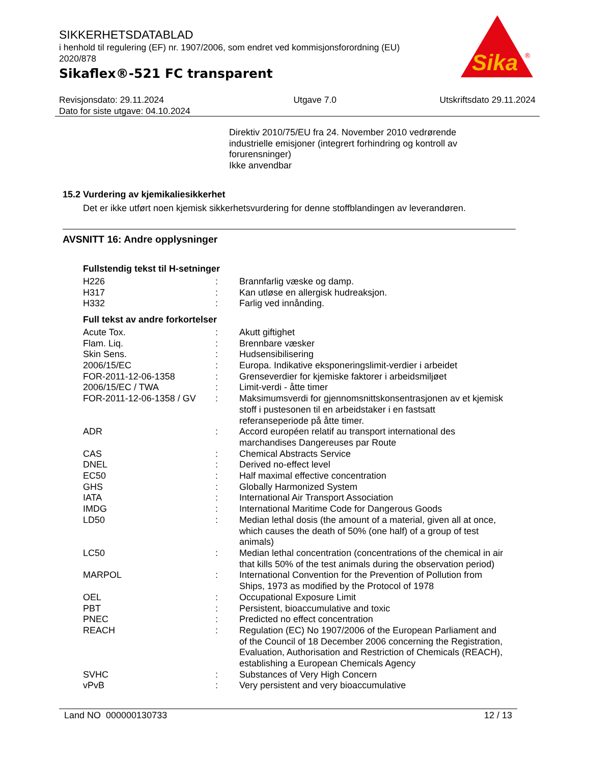SIKKERHETSDATABLAD
i henhold til regulering (EF) nr. 1907/2006, som endret ved kommisjonsforordning (EU) 2020/878
Sikaflex®-521 FC transparent
Sika
®
Revisjonsdato: 29.11.2024
Dato for siste utgave: 04.10.2024
Utgave 7.0 Utskriftsdato 29.11.2024
Direktiv 2010/75/EU fra 24. November 2010 vedrørende industrielle emisjoner (integrert forhindring og kontroll av forurensninger)
Ikke anvendbar
15.2 Vurdering av kjemikaliesikkerhet
Det er ikke utført noen kjemisk sikkerhetsvurdering for denne stoffblandingen av leverandøren.
AVSNITT 16: Andre opplysninger
Fullstendig tekst til H-setninger
| H226 | : | Brannfarlig væske og damp. |
| H317 | : | Kan utløse en allergisk hudreaksjon. |
| H332 | : | Farlig ved innånding. |
Full tekst av andre forkortelser
| Acute Tox. | : | Akutt giftighet |
| Flam. Liq. | : | Brennbare væsker |
| Skin Sens. | : | Hudsensibilisering |
| 2006/15/EC | : | Europa. Indikative eksponeringslimit-verdier i arbeidet |
| FOR-2011-12-06-1358 | : | Grenseverdier for kjemiske faktorer i arbeidsmiljøet |
| 2006/15/EC / TWA | : | Limit-verdi - åtte timer |
| FOR-2011-12-06-1358 / GV | : | Maksimumsverdi for gjennomsnittskonsentrasjonen av et kjemisk stoff i pustesonen til en arbeidstaker i en fastsatt referanseperiode på åtte timer. |
| ADR | : | Accord européen relatif au transport international des marchandises Dangereuses par Route |
| CAS | : | Chemical Abstracts Service |
| DNEL | : | Derived no-effect level |
| EC50 | : | Half maximal effective concentration |
| GHS | : | Globally Harmonized System |
| IATA | : | International Air Transport Association |
| IMDG | : | International Maritime Code for Dangerous Goods |
| LD50 | : | Median lethal dosis (the amount of a material, given all at once, which causes the death of 50% (one half) of a group of test animals) |
| LC50 | : | Median lethal concentration (concentrations of the chemical in air that kills 50% of the test animals during the observation period) |
| MARPOL | : | International Convention for the Prevention of Pollution from Ships, 1973 as modified by the Protocol of 1978 |
| OEL | : | Occupational Exposure Limit |
| PBT | : | Persistent, bioaccumulative and toxic |
| PNEC | : | Predicted no effect concentration |
| REACH | : | Regulation (EC) No 1907/2006 of the European Parliament and of the Council of 18 December 2006 concerning the Registration, Evaluation, Authorisation and Restriction of Chemicals (REACH), establishing a European Chemicals Agency |
| SVHC | : | Substances of Very High Concern |
| vPvB | : | Very persistent and very bioaccumulative |
Land NO 000000130733 12 / 13